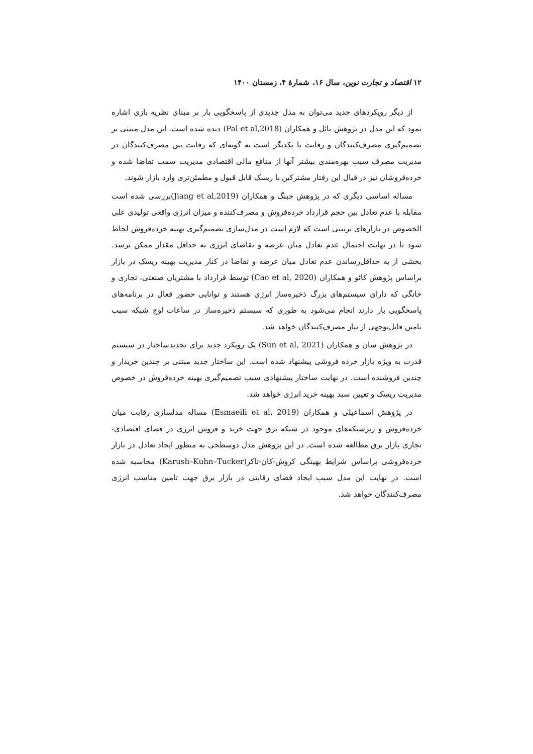۱۲ اقتصاد و تجارت نوین، سال ۱۶، شمارهٔ ۴، زمستان ۱۴۰۰
از دیگر رویکردهای جدید می‌توان به مدل جدیدی از پاسخگویی بار بر مبنای نظریه بازی اشاره نمود که این مدل در پژوهش پائل و همکاران (Pal et al,2018) دیده شده است. این مدل مبتنی بر تصمیم‌گیری مصرف‌کنندگان و رقابت با یکدیگر است به گونه‌ای که رقابت بین مصرف‌کنندگان در مدیریت مصرف سبب بهره‌مندی بیشتر آنها از منافع مالی اقتصادی مدیریت سمت تقاضا شده و خرده‌فروشان نیز در قبال این رفتار مشترکین با ریسک قابل قبول و مطمئن‌تری وارد بازار شوند.
مساله اساسی دیگری که در پژوهش جینگ و همکاران (Jiang et al,2019)بررسی شده است مقابله با عدم تعادل بین حجم قرارداد خرده‌فروش و مصرف‌کننده و میزان انرژی واقعی تولیدی علی الخصوص در بازارهای ترتیبی است که لازم است در مدل‌سازی تصمیم‌گیری بهینه خرده‌فروش لحاظ شود تا در نهایت احتمال عدم تعادل میان عرضه و تقاضای انرژی به حداقل مقدار ممکن برسد. بخشی از به حداقل‌رساندن عدم تعادل میان عرضه و تقاضا در کنار مدیریت بهینه ریسک در بازار براساس پژوهش کائو و همکاران (Cao et al, 2020) توسط قرارداد با مشتریان صنعتی، تجاری و خانگی که دارای سیستم‌های بزرگ ذخیره‌ساز انرژی هستند و توانایی حضور فعال در برنامه‌های پاسخگویی بار دارند انجام می‌شود به طوری که سیستم ذخیره‌ساز در ساعات اوج شبکه سبب تامین قابل‌توجهی از نیاز مصرف‌کنندگان خواهد شد.
در پژوهش سان و همکاران (Sun et al, 2021) یک رویکرد جدید برای تجدیدساختار در سیستم قدرت به ویژه بازار خرده فروشی پیشنهاد شده است. این ساختار جدید مبتنی بر چندین خریدار و چندین فروشنده است. در نهایت ساختار پیشنهادی سبب تصمیم‌گیری بهینه خرده‌فروش در خصوص مدیریت ریسک و تعیین سبد بهینه خرید انرژی خواهد شد.
در پژوهش اسماعیلی و همکاران (Esmaeili et al, 2019) مساله مدلسازی رقابت میان خرده‌فروش و ریزشبکه‌های موجود در شبکه برق جهت خرید و فروش انرژی در فضای اقتصادی-تجاری بازار برق مطالعه شده است. در این پژوهش مدل دوسطحی به منظور ایجاد تعادل در بازار خرده‌فروشی براساس شرایط بهینگی کروش-کان-تاکر(Karush–Kuhn–Tucker) محاسبه شده است. در نهایت این مدل سبب ایجاد فضای رقابتی در بازار برق جهت تامین مناسب انرژی مصرف‌کنندگان خواهد شد.